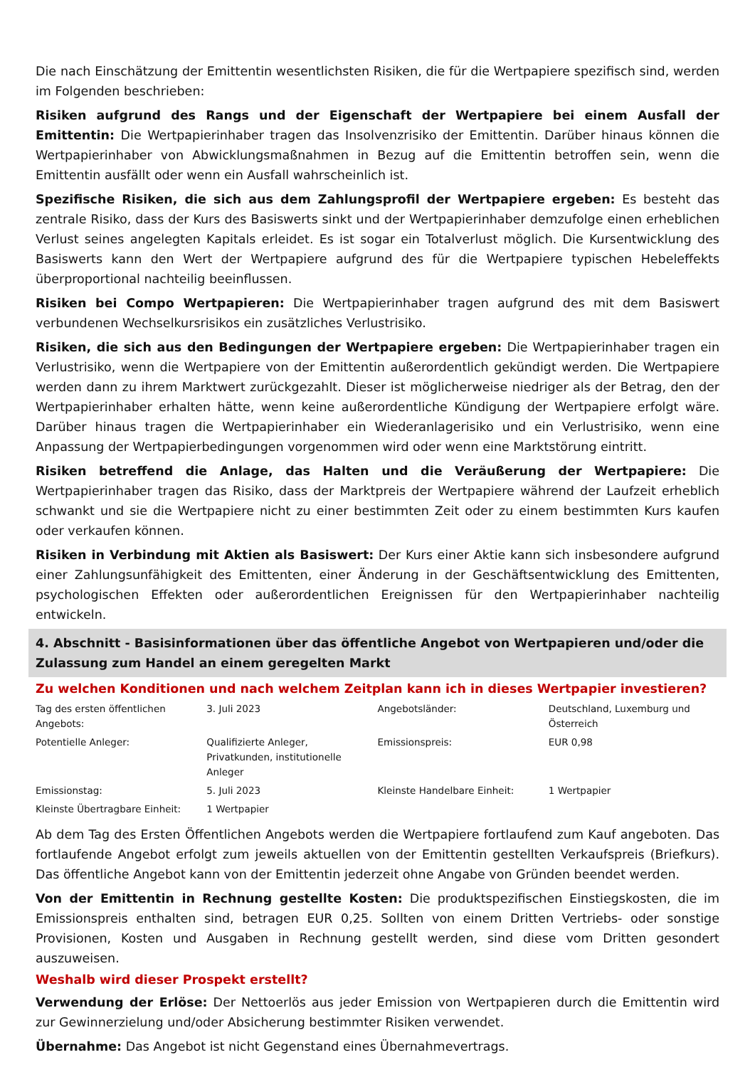Die nach Einschätzung der Emittentin wesentlichsten Risiken, die für die Wertpapiere spezifisch sind, werden im Folgenden beschrieben:
Risiken aufgrund des Rangs und der Eigenschaft der Wertpapiere bei einem Ausfall der Emittentin: Die Wertpapierinhaber tragen das Insolvenzrisiko der Emittentin. Darüber hinaus können die Wertpapierinhaber von Abwicklungsmaßnahmen in Bezug auf die Emittentin betroffen sein, wenn die Emittentin ausfällt oder wenn ein Ausfall wahrscheinlich ist.
Spezifische Risiken, die sich aus dem Zahlungsprofil der Wertpapiere ergeben: Es besteht das zentrale Risiko, dass der Kurs des Basiswerts sinkt und der Wertpapierinhaber demzufolge einen erheblichen Verlust seines angelegten Kapitals erleidet. Es ist sogar ein Totalverlust möglich. Die Kursentwicklung des Basiswerts kann den Wert der Wertpapiere aufgrund des für die Wertpapiere typischen Hebeleffekts überproportional nachteilig beeinflussen.
Risiken bei Compo Wertpapieren: Die Wertpapierinhaber tragen aufgrund des mit dem Basiswert verbundenen Wechselkursrisikos ein zusätzliches Verlustrisiko.
Risiken, die sich aus den Bedingungen der Wertpapiere ergeben: Die Wertpapierinhaber tragen ein Verlustrisiko, wenn die Wertpapiere von der Emittentin außerordentlich gekündigt werden. Die Wertpapiere werden dann zu ihrem Marktwert zurückgezahlt. Dieser ist möglicherweise niedriger als der Betrag, den der Wertpapierinhaber erhalten hätte, wenn keine außerordentliche Kündigung der Wertpapiere erfolgt wäre. Darüber hinaus tragen die Wertpapierinhaber ein Wiederanlagerisiko und ein Verlustrisiko, wenn eine Anpassung der Wertpapierbedingungen vorgenommen wird oder wenn eine Marktstörung eintritt.
Risiken betreffend die Anlage, das Halten und die Veräußerung der Wertpapiere: Die Wertpapierinhaber tragen das Risiko, dass der Marktpreis der Wertpapiere während der Laufzeit erheblich schwankt und sie die Wertpapiere nicht zu einer bestimmten Zeit oder zu einem bestimmten Kurs kaufen oder verkaufen können.
Risiken in Verbindung mit Aktien als Basiswert: Der Kurs einer Aktie kann sich insbesondere aufgrund einer Zahlungsunfähigkeit des Emittenten, einer Änderung in der Geschäftsentwicklung des Emittenten, psychologischen Effekten oder außerordentlichen Ereignissen für den Wertpapierinhaber nachteilig entwickeln.
4. Abschnitt - Basisinformationen über das öffentliche Angebot von Wertpapieren und/oder die Zulassung zum Handel an einem geregelten Markt
Zu welchen Konditionen und nach welchem Zeitplan kann ich in dieses Wertpapier investieren?
| Tag des ersten öffentlichen Angebots: | 3. Juli 2023 | Angebotsländer: | Deutschland, Luxemburg und Österreich |
| Potentielle Anleger: | Qualifizierte Anleger, Privatkunden, institutionelle Anleger | Emissionspreis: | EUR 0,98 |
| Emissionstag: | 5. Juli 2023 | Kleinste Handelbare Einheit: | 1 Wertpapier |
| Kleinste Übertragbare Einheit: | 1 Wertpapier | | |
Ab dem Tag des Ersten Öffentlichen Angebots werden die Wertpapiere fortlaufend zum Kauf angeboten. Das fortlaufende Angebot erfolgt zum jeweils aktuellen von der Emittentin gestellten Verkaufspreis (Briefkurs). Das öffentliche Angebot kann von der Emittentin jederzeit ohne Angabe von Gründen beendet werden.
Von der Emittentin in Rechnung gestellte Kosten: Die produktspezifischen Einstiegskosten, die im Emissionspreis enthalten sind, betragen EUR 0,25. Sollten von einem Dritten Vertriebs- oder sonstige Provisionen, Kosten und Ausgaben in Rechnung gestellt werden, sind diese vom Dritten gesondert auszuweisen.
Weshalb wird dieser Prospekt erstellt?
Verwendung der Erlöse: Der Nettoerlös aus jeder Emission von Wertpapieren durch die Emittentin wird zur Gewinnerzielung und/oder Absicherung bestimmter Risiken verwendet.
Übernahme: Das Angebot ist nicht Gegenstand eines Übernahmevertrags.